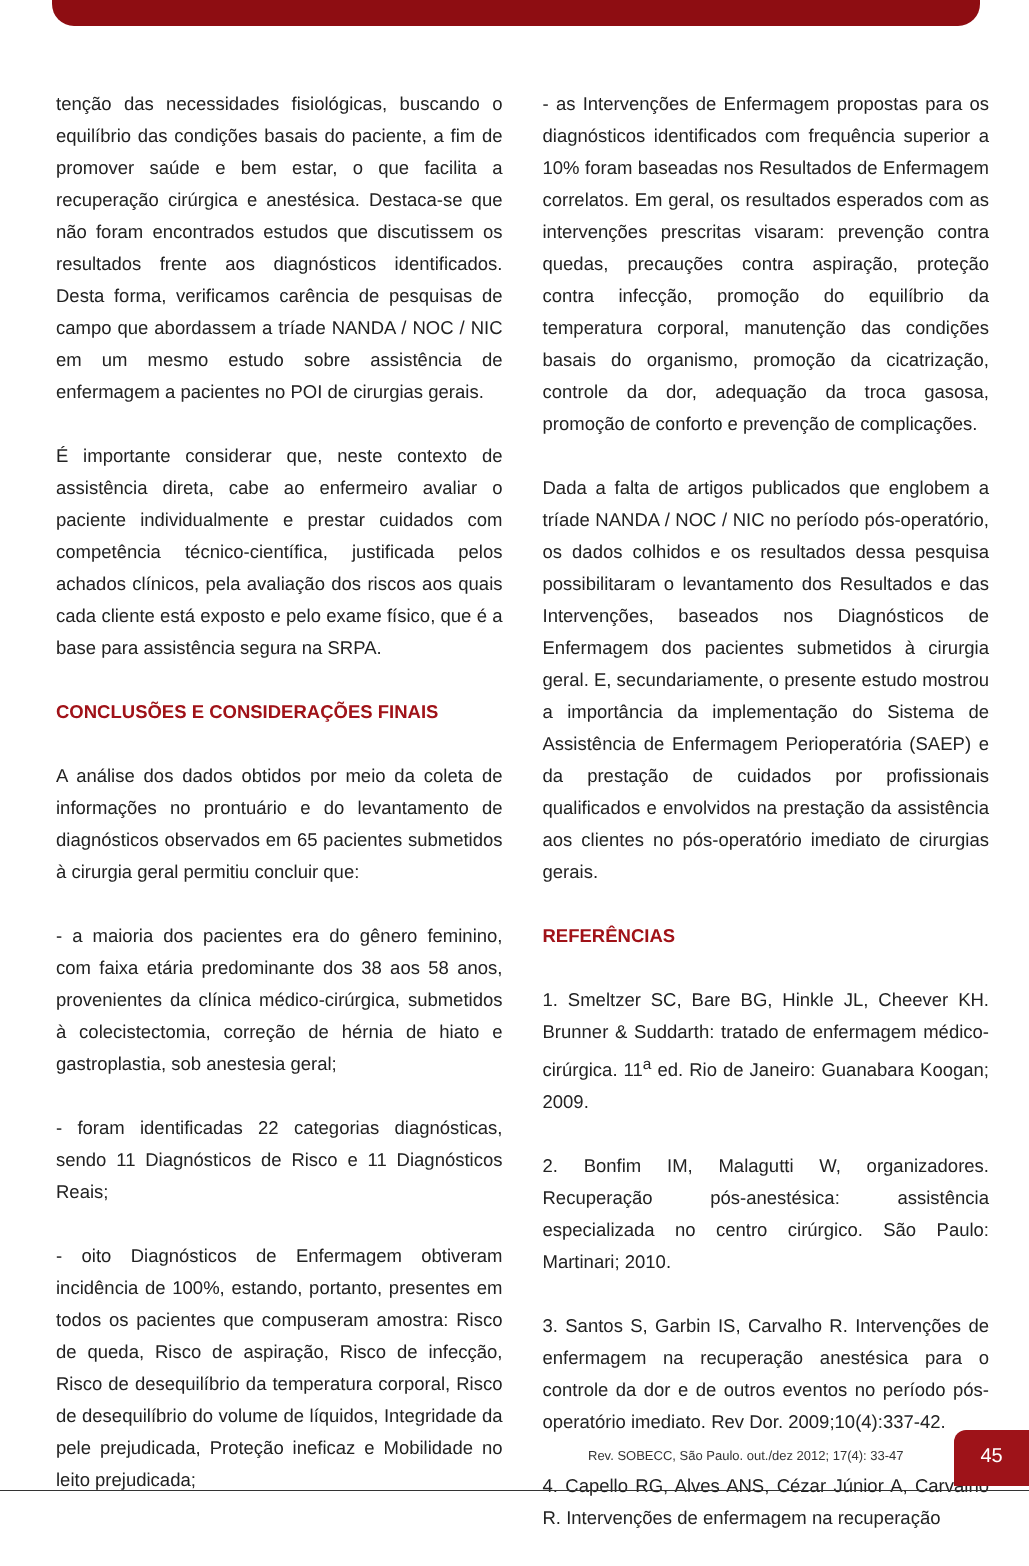tenção das necessidades fisiológicas, buscando o equilíbrio das condições basais do paciente, a fim de promover saúde e bem estar, o que facilita a recuperação cirúrgica e anestésica. Destaca-se que não foram encontrados estudos que discutissem os resultados frente aos diagnósticos identificados. Desta forma, verificamos carência de pesquisas de campo que abordassem a tríade NANDA / NOC / NIC em um mesmo estudo sobre assistência de enfermagem a pacientes no POI de cirurgias gerais.
É importante considerar que, neste contexto de assistência direta, cabe ao enfermeiro avaliar o paciente individualmente e prestar cuidados com competência técnico-científica, justificada pelos achados clínicos, pela avaliação dos riscos aos quais cada cliente está exposto e pelo exame físico, que é a base para assistência segura na SRPA.
CONCLUSÕES E CONSIDERAÇÕES FINAIS
A análise dos dados obtidos por meio da coleta de informações no prontuário e do levantamento de diagnósticos observados em 65 pacientes submetidos à cirurgia geral permitiu concluir que:
- a maioria dos pacientes era do gênero feminino, com faixa etária predominante dos 38 aos 58 anos, provenientes da clínica médico-cirúrgica, submetidos à colecistectomia, correção de hérnia de hiato e gastroplastia, sob anestesia geral;
- foram identificadas 22 categorias diagnósticas, sendo 11 Diagnósticos de Risco e 11 Diagnósticos Reais;
- oito Diagnósticos de Enfermagem obtiveram incidência de 100%, estando, portanto, presentes em todos os pacientes que compuseram amostra: Risco de queda, Risco de aspiração, Risco de infecção, Risco de desequilíbrio da temperatura corporal, Risco de desequilíbrio do volume de líquidos, Integridade da pele prejudicada, Proteção ineficaz e Mobilidade no leito prejudicada;
- as Intervenções de Enfermagem propostas para os diagnósticos identificados com frequência superior a 10% foram baseadas nos Resultados de Enfermagem correlatos. Em geral, os resultados esperados com as intervenções prescritas visaram: prevenção contra quedas, precauções contra aspiração, proteção contra infecção, promoção do equilíbrio da temperatura corporal, manutenção das condições basais do organismo, promoção da cicatrização, controle da dor, adequação da troca gasosa, promoção de conforto e prevenção de complicações.
Dada a falta de artigos publicados que englobem a tríade NANDA / NOC / NIC no período pós-operatório, os dados colhidos e os resultados dessa pesquisa possibilitaram o levantamento dos Resultados e das Intervenções, baseados nos Diagnósticos de Enfermagem dos pacientes submetidos à cirurgia geral. E, secundariamente, o presente estudo mostrou a importância da implementação do Sistema de Assistência de Enfermagem Perioperatória (SAEP) e da prestação de cuidados por profissionais qualificados e envolvidos na prestação da assistência aos clientes no pós-operatório imediato de cirurgias gerais.
REFERÊNCIAS
1. Smeltzer SC, Bare BG, Hinkle JL, Cheever KH. Brunner & Suddarth: tratado de enfermagem médico-cirúrgica. 11<sup>a</sup> ed. Rio de Janeiro: Guanabara Koogan; 2009.
2. Bonfim IM, Malagutti W, organizadores. Recuperação pós-anestésica: assistência especializada no centro cirúrgico. São Paulo: Martinari; 2010.
3. Santos S, Garbin IS, Carvalho R. Intervenções de enfermagem na recuperação anestésica para o controle da dor e de outros eventos no período pós-operatório imediato. Rev Dor. 2009;10(4):337-42.
4. Capello RG, Alves ANS, Cézar Júnior A, Carvalho R. Intervenções de enfermagem na recuperação
Rev. SOBECC, São Paulo. out./dez 2012; 17(4): 33-47
45